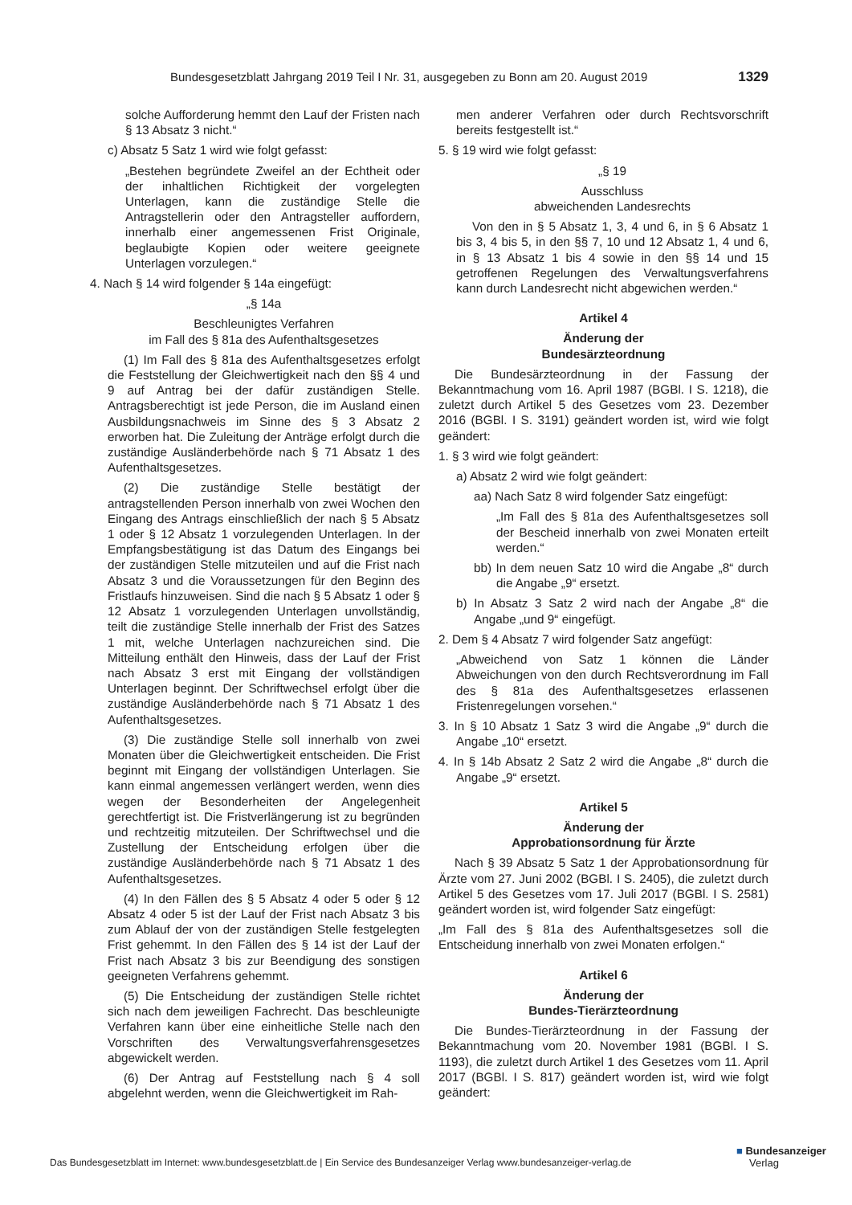Bundesgesetzblatt Jahrgang 2019 Teil I Nr. 31, ausgegeben zu Bonn am 20. August 2019 1329
solche Aufforderung hemmt den Lauf der Fristen nach § 13 Absatz 3 nicht.“
c) Absatz 5 Satz 1 wird wie folgt gefasst:
„Bestehen begründete Zweifel an der Echtheit oder der inhaltlichen Richtigkeit der vorgelegten Unterlagen, kann die zuständige Stelle die Antragstellerin oder den Antragsteller auffordern, innerhalb einer angemessenen Frist Originale, beglaubigte Kopien oder weitere geeignete Unterlagen vorzulegen.“
4. Nach § 14 wird folgender § 14a eingefügt:
„§ 14a
Beschleunigtes Verfahren
im Fall des § 81a des Aufenthaltsgesetzes
(1) Im Fall des § 81a des Aufenthaltsgesetzes erfolgt die Feststellung der Gleichwertigkeit nach den §§ 4 und 9 auf Antrag bei der dafür zuständigen Stelle. Antragsberechtigt ist jede Person, die im Ausland einen Ausbildungsnachweis im Sinne des § 3 Absatz 2 erworben hat. Die Zuleitung der Anträge erfolgt durch die zuständige Ausländerbehörde nach § 71 Absatz 1 des Aufenthaltsgesetzes.
(2) Die zuständige Stelle bestätigt der antragstellenden Person innerhalb von zwei Wochen den Eingang des Antrags einschließlich der nach § 5 Absatz 1 oder § 12 Absatz 1 vorzulegenden Unterlagen. In der Empfangsbestätigung ist das Datum des Eingangs bei der zuständigen Stelle mitzuteilen und auf die Frist nach Absatz 3 und die Voraussetzungen für den Beginn des Fristlaufs hinzuweisen. Sind die nach § 5 Absatz 1 oder § 12 Absatz 1 vorzulegenden Unterlagen unvollständig, teilt die zuständige Stelle innerhalb der Frist des Satzes 1 mit, welche Unterlagen nachzureichen sind. Die Mitteilung enthält den Hinweis, dass der Lauf der Frist nach Absatz 3 erst mit Eingang der vollständigen Unterlagen beginnt. Der Schriftwechsel erfolgt über die zuständige Ausländerbehörde nach § 71 Absatz 1 des Aufenthaltsgesetzes.
(3) Die zuständige Stelle soll innerhalb von zwei Monaten über die Gleichwertigkeit entscheiden. Die Frist beginnt mit Eingang der vollständigen Unterlagen. Sie kann einmal angemessen verlängert werden, wenn dies wegen der Besonderheiten der Angelegenheit gerechtfertigt ist. Die Fristverlängerung ist zu begründen und rechtzeitig mitzuteilen. Der Schriftwechsel und die Zustellung der Entscheidung erfolgen über die zuständige Ausländerbehörde nach § 71 Absatz 1 des Aufenthaltsgesetzes.
(4) In den Fällen des § 5 Absatz 4 oder 5 oder § 12 Absatz 4 oder 5 ist der Lauf der Frist nach Absatz 3 bis zum Ablauf der von der zuständigen Stelle festgelegten Frist gehemmt. In den Fällen des § 14 ist der Lauf der Frist nach Absatz 3 bis zur Beendigung des sonstigen geeigneten Verfahrens gehemmt.
(5) Die Entscheidung der zuständigen Stelle richtet sich nach dem jeweiligen Fachrecht. Das beschleunigte Verfahren kann über eine einheitliche Stelle nach den Vorschriften des Verwaltungsverfahrensgesetzes abgewickelt werden.
(6) Der Antrag auf Feststellung nach § 4 soll abgelehnt werden, wenn die Gleichwertigkeit im Rah-
men anderer Verfahren oder durch Rechtsvorschrift bereits festgestellt ist.“
5. § 19 wird wie folgt gefasst:
„§ 19
Ausschluss
abweichenden Landesrechts
Von den in § 5 Absatz 1, 3, 4 und 6, in § 6 Absatz 1 bis 3, 4 bis 5, in den §§ 7, 10 und 12 Absatz 1, 4 und 6, in § 13 Absatz 1 bis 4 sowie in den §§ 14 und 15 getroffenen Regelungen des Verwaltungsverfahrens kann durch Landesrecht nicht abgewichen werden.“
Artikel 4
Änderung der
Bundesärzteordnung
Die Bundesärzteordnung in der Fassung der Bekanntmachung vom 16. April 1987 (BGBl. I S. 1218), die zuletzt durch Artikel 5 des Gesetzes vom 23. Dezember 2016 (BGBl. I S. 3191) geändert worden ist, wird wie folgt geändert:
1. § 3 wird wie folgt geändert:
a) Absatz 2 wird wie folgt geändert:
aa) Nach Satz 8 wird folgender Satz eingefügt:
„Im Fall des § 81a des Aufenthaltsgesetzes soll der Bescheid innerhalb von zwei Monaten erteilt werden.“
bb) In dem neuen Satz 10 wird die Angabe „8“ durch die Angabe „9“ ersetzt.
b) In Absatz 3 Satz 2 wird nach der Angabe „8“ die Angabe „und 9“ eingefügt.
2. Dem § 4 Absatz 7 wird folgender Satz angefügt:
„Abweichend von Satz 1 können die Länder Abweichungen von den durch Rechtsverordnung im Fall des § 81a des Aufenthaltsgesetzes erlassenen Fristenregelungen vorsehen.“
3. In § 10 Absatz 1 Satz 3 wird die Angabe „9“ durch die Angabe „10“ ersetzt.
4. In § 14b Absatz 2 Satz 2 wird die Angabe „8“ durch die Angabe „9“ ersetzt.
Artikel 5
Änderung der
Approbationsordnung für Ärzte
Nach § 39 Absatz 5 Satz 1 der Approbationsordnung für Ärzte vom 27. Juni 2002 (BGBl. I S. 2405), die zuletzt durch Artikel 5 des Gesetzes vom 17. Juli 2017 (BGBl. I S. 2581) geändert worden ist, wird folgender Satz eingefügt:
„Im Fall des § 81a des Aufenthaltsgesetzes soll die Entscheidung innerhalb von zwei Monaten erfolgen.“
Artikel 6
Änderung der
Bundes-Tierärzteordnung
Die Bundes-Tierärzteordnung in der Fassung der Bekanntmachung vom 20. November 1981 (BGBl. I S. 1193), die zuletzt durch Artikel 1 des Gesetzes vom 11. April 2017 (BGBl. I S. 817) geändert worden ist, wird wie folgt geändert:
Das Bundesgesetzblatt im Internet: www.bundesgesetzblatt.de | Ein Service des Bundesanzeiger Verlag www.bundesanzeiger-verlag.de
■ Bundesanzeiger
Verlag